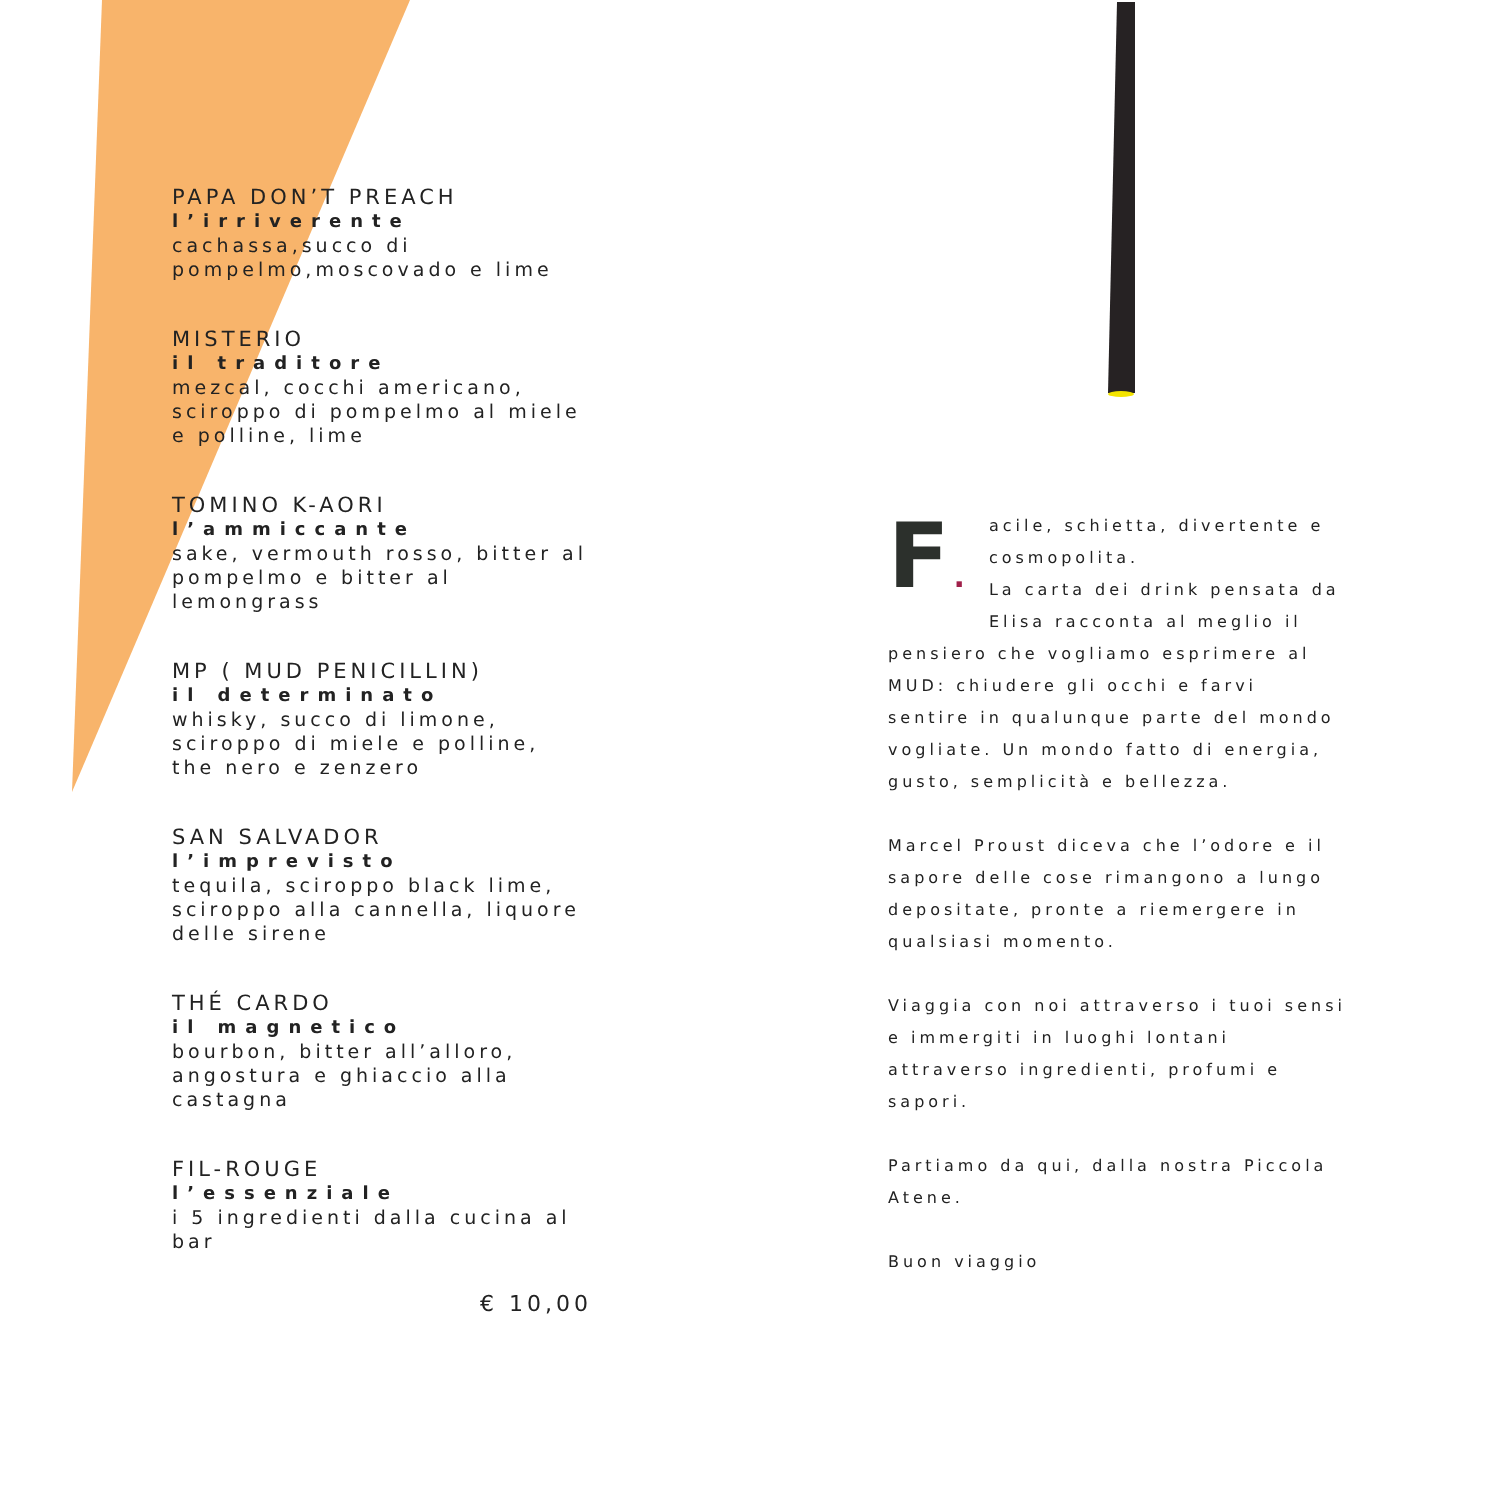PAPA DON’T PREACH
l’irriverente
cachassa,succo di pompelmo,moscovado e lime
MISTERIO
il traditore
mezcal, cocchi americano, sciroppo di pompelmo al miele e polline, lime
TOMINO K-AORI
l’ammiccante
sake, vermouth rosso, bitter al pompelmo e bitter al lemongrass
MP ( MUD PENICILLIN)
il determinato
whisky, succo di limone, sciroppo di miele e polline, the nero e zenzero
SAN SALVADOR
l’imprevisto
tequila, sciroppo black lime, sciroppo alla cannella, liquore delle sirene
THÉ CARDO
il magnetico
bourbon, bitter all’alloro, angostura e ghiaccio alla castagna
FIL-ROUGE
l’essenziale
i 5 ingredienti dalla cucina al bar
€ 10,00
F. acile, schietta, divertente e cosmopolita.
La carta dei drink pensata da Elisa racconta al meglio il pensiero che vogliamo esprimere al MUD: chiudere gli occhi e farvi sentire in qualunque parte del mondo vogliate. Un mondo fatto di energia, gusto, semplicità e bellezza.
Marcel Proust diceva che l’odore e il sapore delle cose rimangono a lungo depositate, pronte a riemergere in qualsiasi momento.
Viaggia con noi attraverso i tuoi sensi e immergiti in luoghi lontani attraverso ingredienti, profumi e sapori.
Partiamo da qui, dalla nostra Piccola Atene.
Buon viaggio